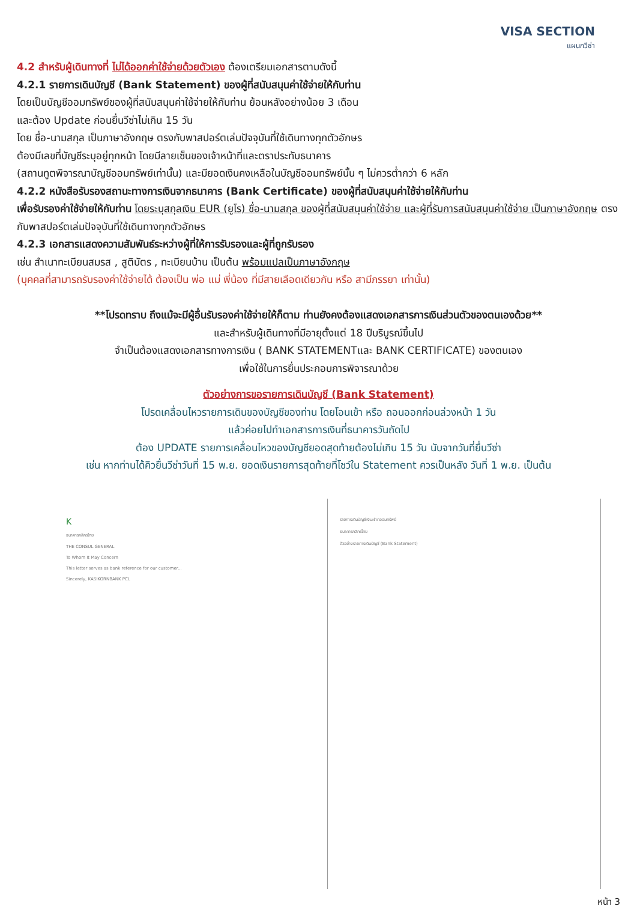VISA SECTION
แผนกวีซ่า
4.2 สำหรับผู้เดินทางที่ ไม่ได้ออกค่าใช้จ่ายด้วยตัวเอง ต้องเตรียมเอกสารตามดังนี้
4.2.1 รายการเดินบัญชี (Bank Statement) ของผู้ที่สนับสนุนค่าใช้จ่ายให้กับท่าน
โดยเป็นบัญชีออมทรัพย์ของผู้ที่สนับสนุนค่าใช้จ่ายให้กับท่าน ย้อนหลังอย่างน้อย 3 เดือน
และต้อง Update ก่อนยื่นวีซ่าไม่เกิน 15 วัน
โดย ชื่อ-นามสกุล เป็นภาษาอังกฤษ ตรงกับพาสปอร์ตเล่มปัจจุบันที่ใช้เดินทางทุกตัวอักษร
ต้องมีเลขที่บัญชีระบุอยู่ทุกหน้า โดยมีลายเซ็นของเจ้าหน้าที่และตราประทับธนาคาร
(สถานทูตพิจารณาบัญชีออมทรัพย์เท่านั้น) และมียอดเงินคงเหลือในบัญชีออมทรัพย์นั้น ๆ ไม่ควรต่ำกว่า 6 หลัก
4.2.2 หนังสือรับรองสถานะทางการเงินจากธนาคาร (Bank Certificate) ของผู้ที่สนับสนุนค่าใช้จ่ายให้กับท่าน
เพื่อรับรองค่าใช้จ่ายให้กับท่าน โดยระบุสกุลเงิน EUR (ยูโร) ชื่อ-นามสกุล ของผู้ที่สนับสนุนค่าใช้จ่าย และผู้ที่รับการสนับสนุนค่าใช้จ่าย เป็นภาษาอังกฤษ ตรงกับพาสปอร์ตเล่มปัจจุบันที่ใช้เดินทางทุกตัวอักษร
4.2.3 เอกสารแสดงความสัมพันธ์ระหว่างผู้ที่ให้การรับรองและผู้ที่ถูกรับรอง
เช่น สำเนาทะเบียนสมรส , สูติบัตร , ทะเบียนบ้าน เป็นต้น พร้อมแปลเป็นภาษาอังกฤษ
(บุคคลที่สามารถรับรองค่าใช้จ่ายได้ ต้องเป็น พ่อ แม่ พี่น้อง ที่มีสายเลือดเดียวกัน หรือ สามีภรรยา เท่านั้น)
**โปรดทราบ ถึงแม้จะมีผู้อื่นรับรองค่าใช้จ่ายให้ก็ตาม ท่านยังคงต้องแสดงเอกสารการเงินส่วนตัวของตนเองด้วย**
และสำหรับผู้เดินทางที่มีอายุตั้งแต่ 18 ปีบริบูรณ์ขึ้นไป
จำเป็นต้องแสดงเอกสารทางการเงิน ( BANK STATEMENTและ BANK CERTIFICATE) ของตนเอง
เพื่อใช้ในการยื่นประกอบการพิจารณาด้วย
ตัวอย่างการขอรายการเดินบัญชี (Bank Statement)
โปรดเคลื่อนไหวรายการเดินของบัญชีของท่าน โดยโอนเข้า หรือ ถอนออกก่อนล่วงหน้า 1 วัน
แล้วค่อยไปทำเอกสารการเงินที่ธนาคารวันถัดไป
ต้อง UPDATE รายการเคลื่อนไหวของบัญชียอดสุดท้ายต้องไม่เกิน 15 วัน นับจากวันที่ยื่นวีซ่า
เช่น หากท่านได้คิวยื่นวีซ่าวันที่ 15 พ.ย. ยอดเงินรายการสุดท้ายที่โชว์ใน Statement ควรเป็นหลัง วันที่ 1 พ.ย. เป็นต้น
K
ธนาคารกสิกรไทย
THE CONSUL GENERAL
To Whom It May Concern
This letter serves as bank reference for our customer...
Sincerely, KASIKORNBANK PCL
รายการเดินบัญชีเงินฝากออมทรัพย์
ธนาคารกสิกรไทย
ตัวอย่างรายการเดินบัญชี (Bank Statement)
หน้า 3